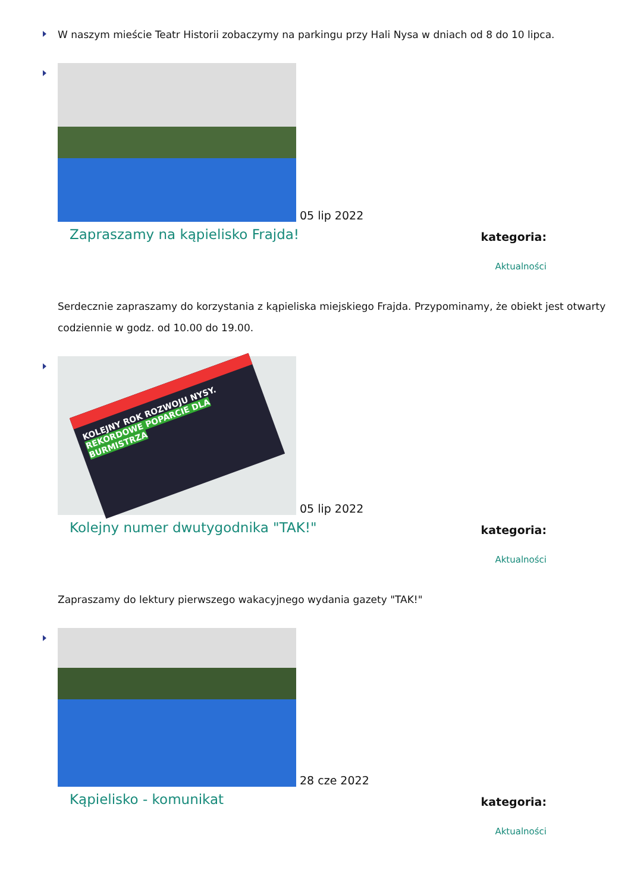W naszym mieście Teatr Historii zobaczymy na parkingu przy Hali Nysa w dniach od 8 do 10 lipca.
05 lip 2022
Zapraszamy na kąpielisko Frajda!
kategoria:
Aktualności
Serdecznie zapraszamy do korzystania z kąpieliska miejskiego Frajda. Przypominamy, że obiekt jest otwarty codziennie w godz. od 10.00 do 19.00.
KOLEJNY ROK ROZWOJU NYSY. REKORDOWE POPARCIE DLA BURMISTRZA
05 lip 2022
Kolejny numer dwutygodnika "TAK!"
kategoria:
Aktualności
Zapraszamy do lektury pierwszego wakacyjnego wydania gazety "TAK!"
28 cze 2022
Kąpielisko - komunikat
kategoria:
Aktualności